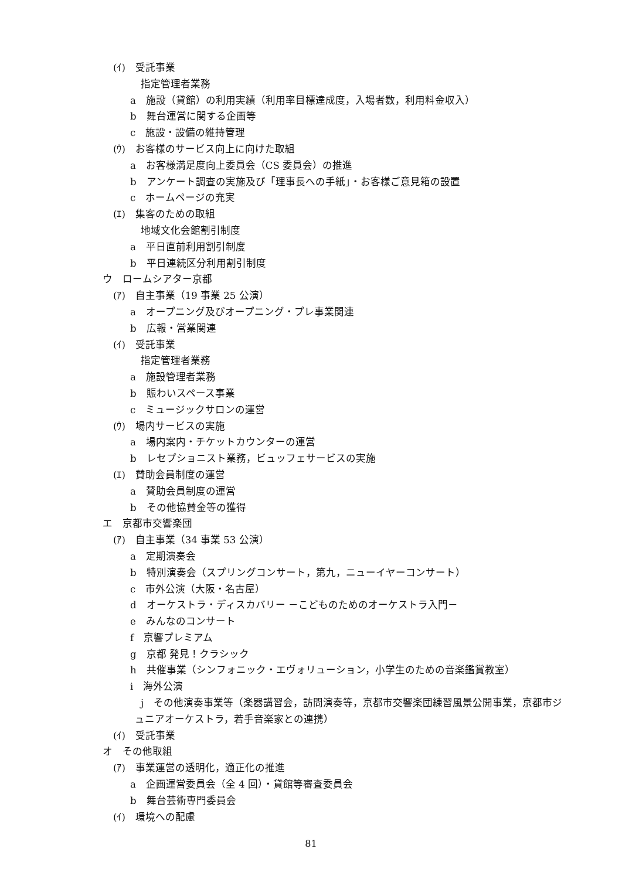(ｲ)　受託事業
指定管理者業務
a　施設（貸館）の利用実績（利用率目標達成度，入場者数，利用料金収入）
b　舞台運営に関する企画等
c　施設・設備の維持管理
(ｳ)　お客様のサービス向上に向けた取組
a　お客様満足度向上委員会（CS 委員会）の推進
b　アンケート調査の実施及び「理事長への手紙」・お客様ご意見箱の設置
c　ホームページの充実
(ｴ)　集客のための取組
地域文化会館割引制度
a　平日直前利用割引制度
b　平日連続区分利用割引制度
ウ　ロームシアター京都
(ｱ)　自主事業（19 事業 25 公演）
a　オープニング及びオープニング・プレ事業関連
b　広報・営業関連
(ｲ)　受託事業
指定管理者業務
a　施設管理者業務
b　賑わいスペース事業
c　ミュージックサロンの運営
(ｳ)　場内サービスの実施
a　場内案内・チケットカウンターの運営
b　レセプショニスト業務，ビュッフェサービスの実施
(ｴ)　賛助会員制度の運営
a　賛助会員制度の運営
b　その他協賛金等の獲得
エ　京都市交響楽団
(ｱ)　自主事業（34 事業 53 公演）
a　定期演奏会
b　特別演奏会（スプリングコンサート，第九，ニューイヤーコンサート）
c　市外公演（大阪・名古屋）
d　オーケストラ・ディスカバリー －こどものためのオーケストラ入門－
e　みんなのコンサート
f　京響プレミアム
g　京都 発見！クラシック
h　共催事業（シンフォニック・エヴォリューション，小学生のための音楽鑑賞教室）
i　海外公演
j　その他演奏事業等（楽器講習会，訪問演奏等，京都市交響楽団練習風景公開事業，京都市ジュニアオーケストラ，若手音楽家との連携）
(ｲ)　受託事業
オ　その他取組
(ｱ)　事業運営の透明化，適正化の推進
a　企画運営委員会（全 4 回）・貸館等審査委員会
b　舞台芸術専門委員会
(ｲ)　環境への配慮
81